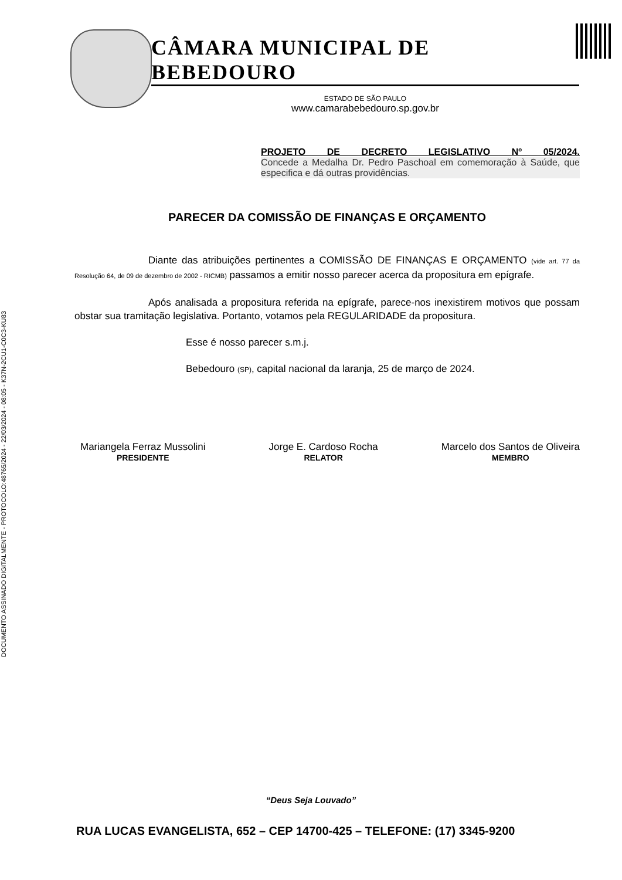DOCUMENTO ASSINADO DIGITALMENTE - PROTOCOLO:48765/2024 - 22/03/2024 - 08:05 - K37N-2CU1-C0C3-KU83
CÂMARA MUNICIPAL DE BEBEDOURO
ESTADO DE SÃO PAULO
www.camarabebedouro.sp.gov.br
PROJETO DE DECRETO LEGISLATIVO Nº 05/2024.
Concede a Medalha Dr. Pedro Paschoal em comemoração à Saúde, que especifica e dá outras providências.
PARECER DA COMISSÃO DE FINANÇAS E ORÇAMENTO
Diante das atribuições pertinentes a COMISSÃO DE FINANÇAS E ORÇAMENTO (vide art. 77 da Resolução 64, de 09 de dezembro de 2002 - RICMB) passamos a emitir nosso parecer acerca da propositura em epígrafe.
Após analisada a propositura referida na epígrafe, parece-nos inexistirem motivos que possam obstar sua tramitação legislativa. Portanto, votamos pela REGULARIDADE da propositura.
Esse é nosso parecer s.m.j.
Bebedouro (SP), capital nacional da laranja, 25 de março de 2024.
Mariangela Ferraz Mussolini
PRESIDENTE
Jorge E. Cardoso Rocha
RELATOR
Marcelo dos Santos de Oliveira
MEMBRO
“Deus Seja Louvado”
RUA LUCAS EVANGELISTA, 652 – CEP 14700-425 – TELEFONE: (17) 3345-9200